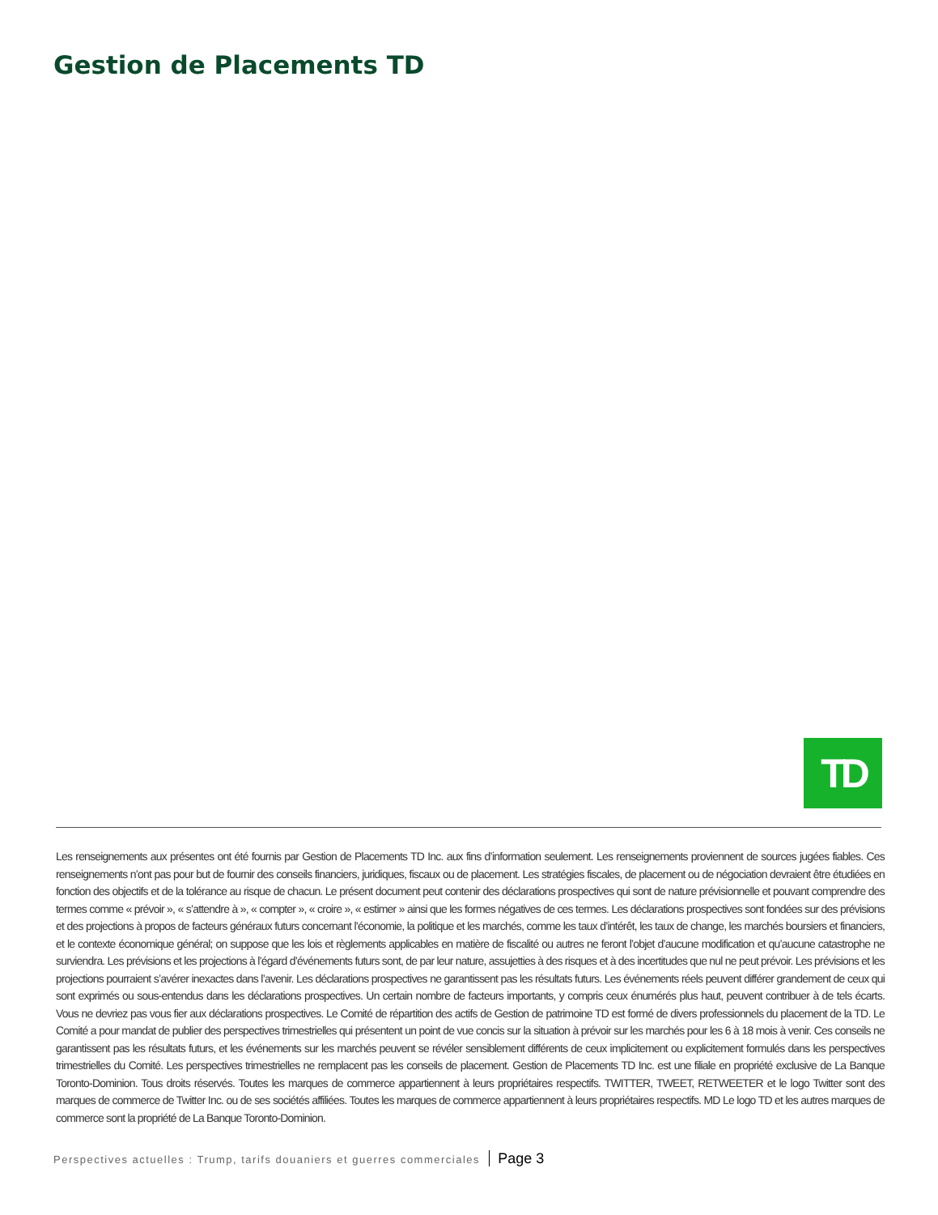Gestion de Placements TD
TD
Les renseignements aux présentes ont été fournis par Gestion de Placements TD Inc. aux fins d’information seulement. Les renseignements proviennent de sources jugées fiables. Ces renseignements n’ont pas pour but de fournir des conseils financiers, juridiques, fiscaux ou de placement. Les stratégies fiscales, de placement ou de négociation devraient être étudiées en fonction des objectifs et de la tolérance au risque de chacun. Le présent document peut contenir des déclarations prospectives qui sont de nature prévisionnelle et pouvant comprendre des termes comme « prévoir », « s’attendre à », « compter », « croire », « estimer » ainsi que les formes négatives de ces termes. Les déclarations prospectives sont fondées sur des prévisions et des projections à propos de facteurs généraux futurs concernant l’économie, la politique et les marchés, comme les taux d’intérêt, les taux de change, les marchés boursiers et financiers, et le contexte économique général; on suppose que les lois et règlements applicables en matière de fiscalité ou autres ne feront l’objet d’aucune modification et qu’aucune catastrophe ne surviendra. Les prévisions et les projections à l’égard d’événements futurs sont, de par leur nature, assujetties à des risques et à des incertitudes que nul ne peut prévoir. Les prévisions et les projections pourraient s’avérer inexactes dans l’avenir. Les déclarations prospectives ne garantissent pas les résultats futurs. Les événements réels peuvent différer grandement de ceux qui sont exprimés ou sous-entendus dans les déclarations prospectives. Un certain nombre de facteurs importants, y compris ceux énumérés plus haut, peuvent contribuer à de tels écarts. Vous ne devriez pas vous fier aux déclarations prospectives. Le Comité de répartition des actifs de Gestion de patrimoine TD est formé de divers professionnels du placement de la TD. Le Comité a pour mandat de publier des perspectives trimestrielles qui présentent un point de vue concis sur la situation à prévoir sur les marchés pour les 6 à 18 mois à venir. Ces conseils ne garantissent pas les résultats futurs, et les événements sur les marchés peuvent se révéler sensiblement différents de ceux implicitement ou explicitement formulés dans les perspectives trimestrielles du Comité. Les perspectives trimestrielles ne remplacent pas les conseils de placement. Gestion de Placements TD Inc. est une filiale en propriété exclusive de La Banque Toronto-Dominion. Tous droits réservés. Toutes les marques de commerce appartiennent à leurs propriétaires respectifs. TWITTER, TWEET, RETWEETER et le logo Twitter sont des marques de commerce de Twitter Inc. ou de ses sociétés affiliées. Toutes les marques de commerce appartiennent à leurs propriétaires respectifs. MD Le logo TD et les autres marques de commerce sont la propriété de La Banque Toronto-Dominion.
Perspectives actuelles : Trump, tarifs douaniers et guerres commerciales Page 3